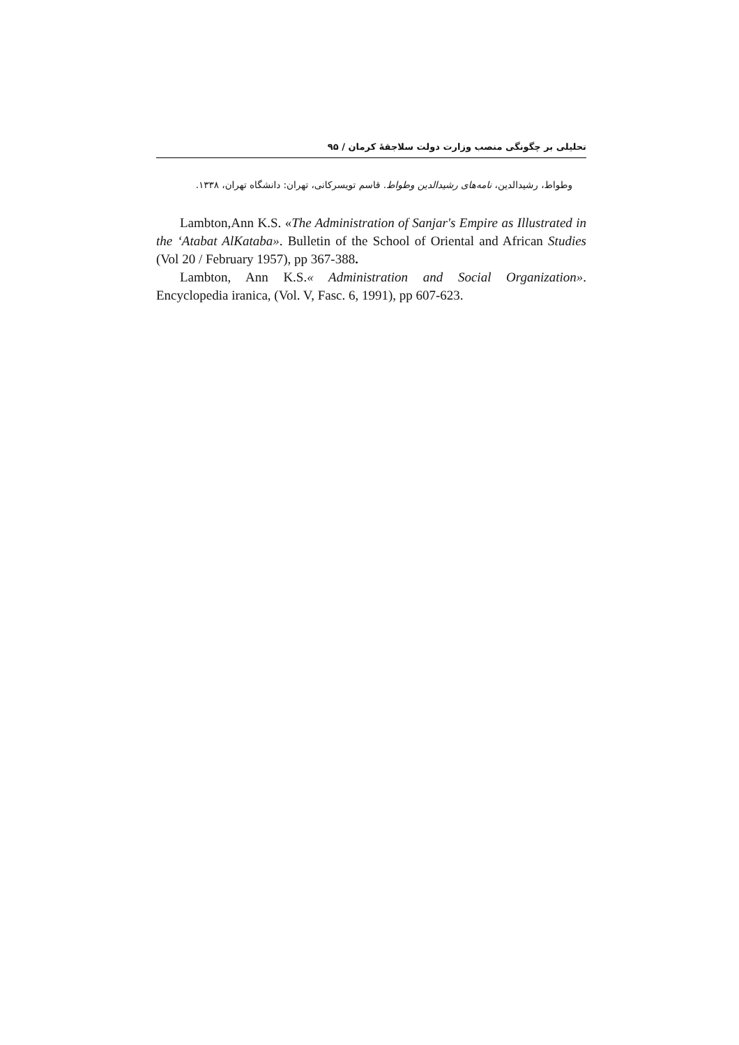تحلیلی بر چگونگی منصب وزارت دولت سلاجقهٔ کرمان / ۹۵
وطواط، رشیدالدین، نامه‌های رشیدالدین وطواط. قاسم تویسرکانی، تهران: دانشگاه تهران، ۱۳۳۸.
Lambton,Ann K.S. «The Administration of Sanjar's Empire as Illustrated in the ‘Atabat AlKataba». Bulletin of the School of Oriental and African Studies (Vol 20 / February 1957), pp 367-388.
Lambton, Ann K.S.« Administration and Social Organization». Encyclopedia iranica, (Vol. V, Fasc. 6, 1991), pp 607-623.